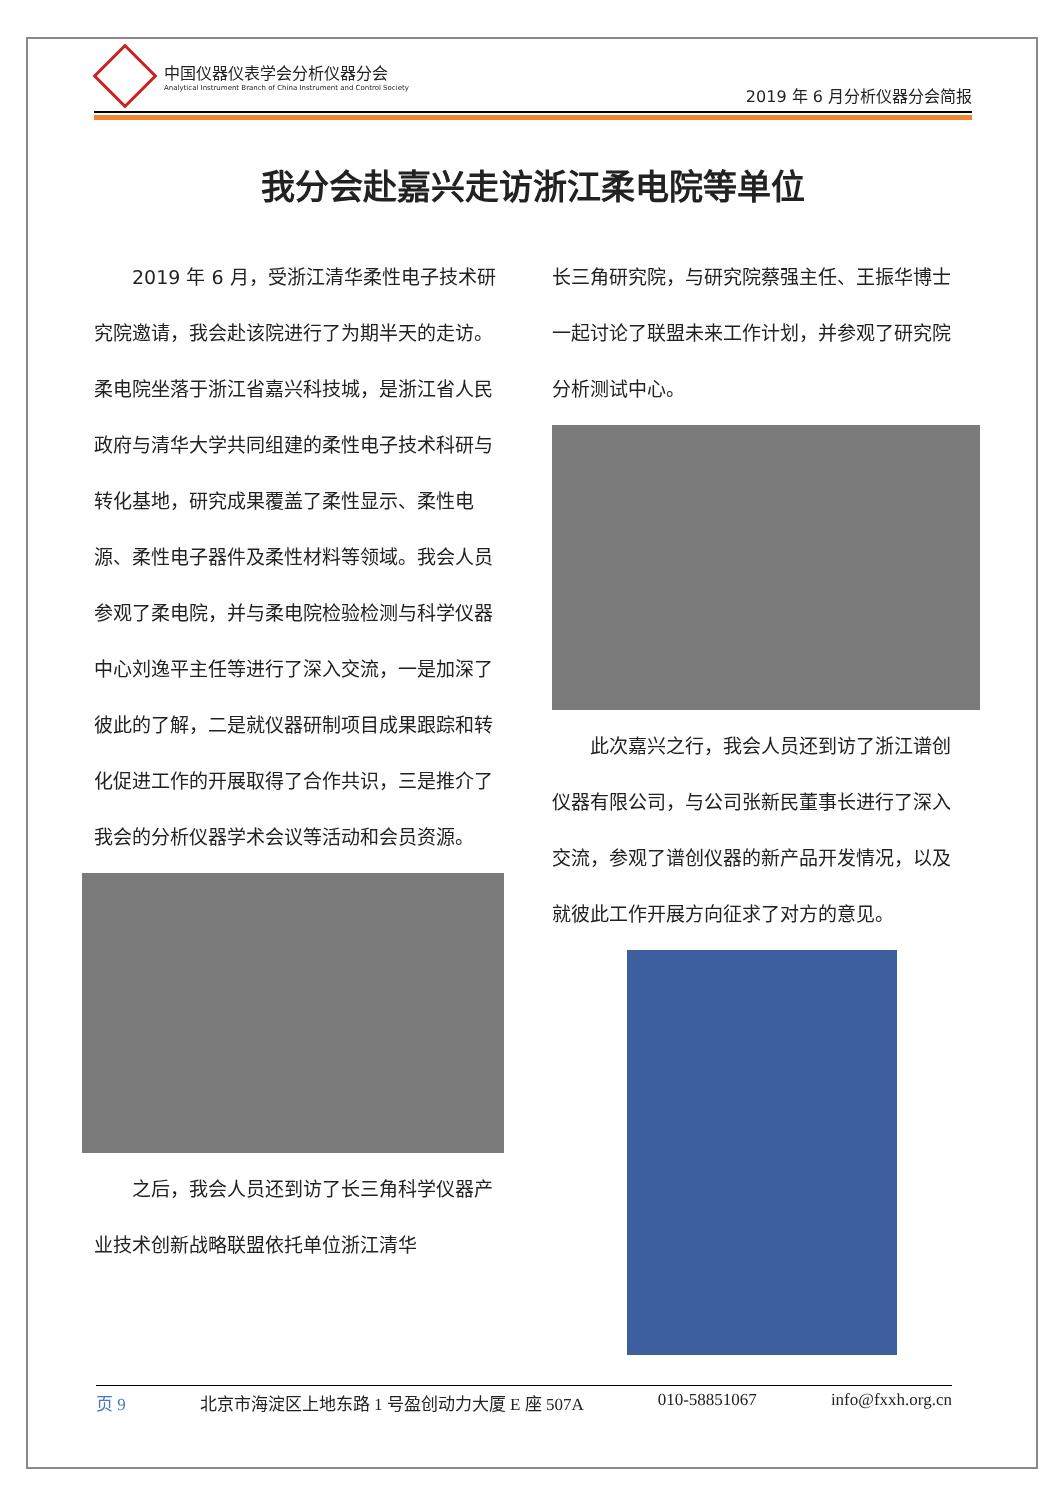中国仪器仪表学会分析仪器分会
Analytical Instrument Branch of China Instrument and Control Society
2019 年 6 月分析仪器分会简报
我分会赴嘉兴走访浙江柔电院等单位
2019 年 6 月，受浙江清华柔性电子技术研究院邀请，我会赴该院进行了为期半天的走访。柔电院坐落于浙江省嘉兴科技城，是浙江省人民政府与清华大学共同组建的柔性电子技术科研与转化基地，研究成果覆盖了柔性显示、柔性电源、柔性电子器件及柔性材料等领域。我会人员参观了柔电院，并与柔电院检验检测与科学仪器中心刘逸平主任等进行了深入交流，一是加深了彼此的了解，二是就仪器研制项目成果跟踪和转化促进工作的开展取得了合作共识，三是推介了我会的分析仪器学术会议等活动和会员资源。
之后，我会人员还到访了长三角科学仪器产业技术创新战略联盟依托单位浙江清华
长三角研究院，与研究院蔡强主任、王振华博士一起讨论了联盟未来工作计划，并参观了研究院分析测试中心。
此次嘉兴之行，我会人员还到访了浙江谱创仪器有限公司，与公司张新民董事长进行了深入交流，参观了谱创仪器的新产品开发情况，以及就彼此工作开展方向征求了对方的意见。
页 9 北京市海淀区上地东路 1 号盈创动力大厦 E 座 507A 010-58851067 info@fxxh.org.cn